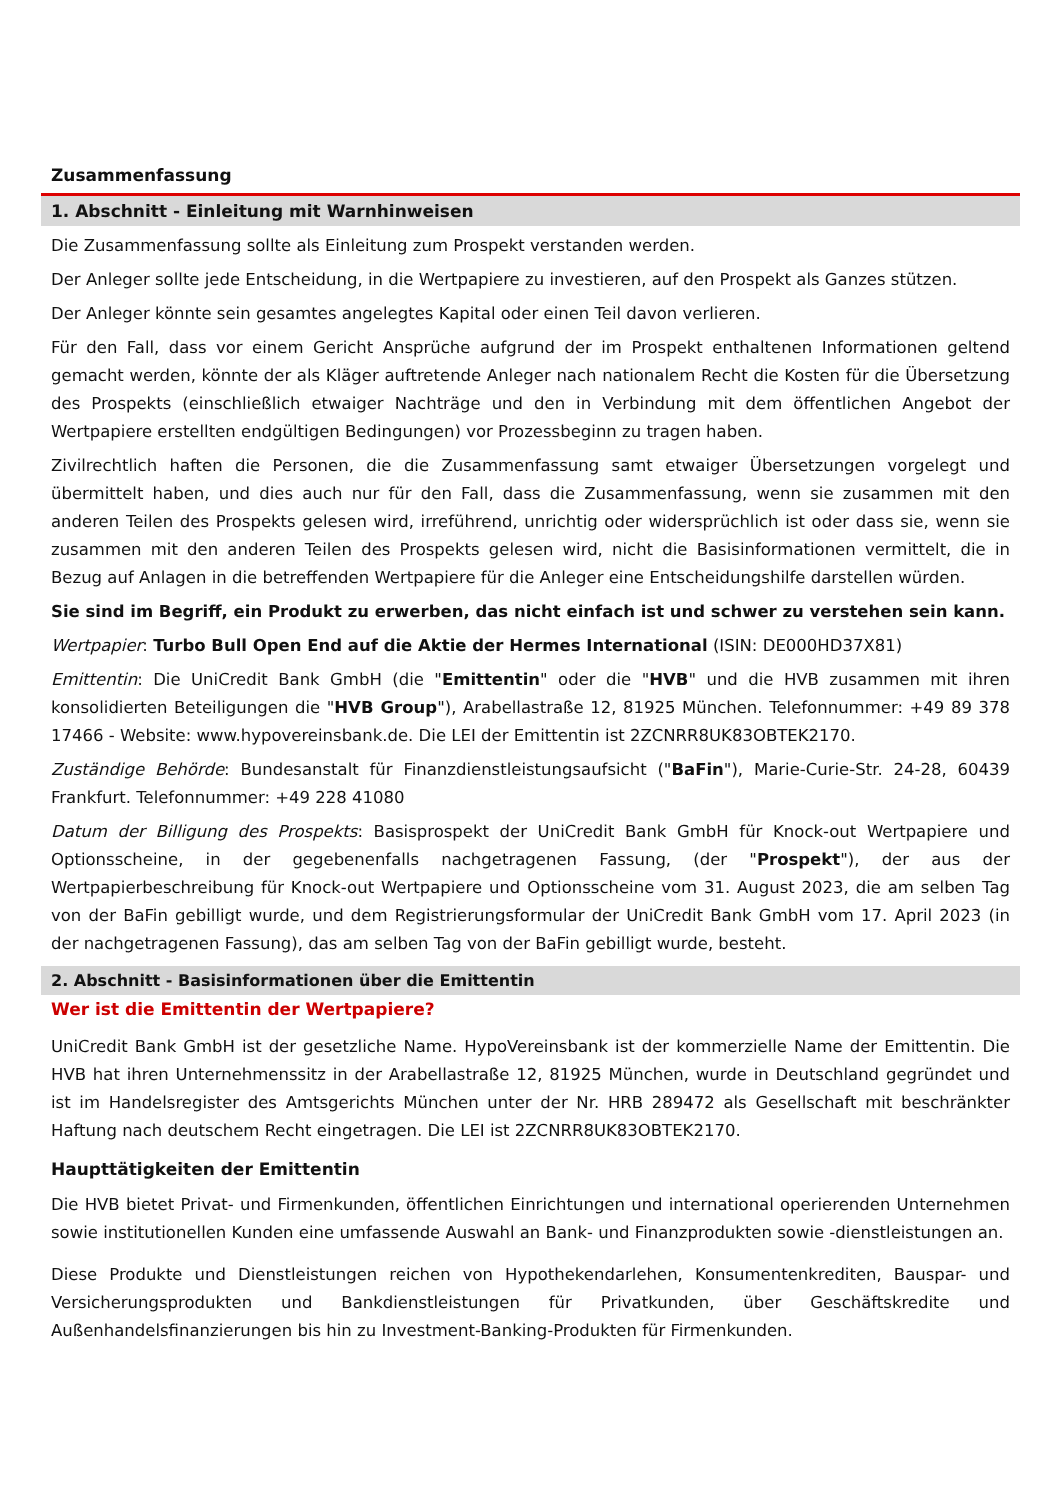Zusammenfassung
1. Abschnitt - Einleitung mit Warnhinweisen
Die Zusammenfassung sollte als Einleitung zum Prospekt verstanden werden.
Der Anleger sollte jede Entscheidung, in die Wertpapiere zu investieren, auf den Prospekt als Ganzes stützen.
Der Anleger könnte sein gesamtes angelegtes Kapital oder einen Teil davon verlieren.
Für den Fall, dass vor einem Gericht Ansprüche aufgrund der im Prospekt enthaltenen Informationen geltend gemacht werden, könnte der als Kläger auftretende Anleger nach nationalem Recht die Kosten für die Übersetzung des Prospekts (einschließlich etwaiger Nachträge und den in Verbindung mit dem öffentlichen Angebot der Wertpapiere erstellten endgültigen Bedingungen) vor Prozessbeginn zu tragen haben.
Zivilrechtlich haften die Personen, die die Zusammenfassung samt etwaiger Übersetzungen vorgelegt und übermittelt haben, und dies auch nur für den Fall, dass die Zusammenfassung, wenn sie zusammen mit den anderen Teilen des Prospekts gelesen wird, irreführend, unrichtig oder widersprüchlich ist oder dass sie, wenn sie zusammen mit den anderen Teilen des Prospekts gelesen wird, nicht die Basisinformationen vermittelt, die in Bezug auf Anlagen in die betreffenden Wertpapiere für die Anleger eine Entscheidungshilfe darstellen würden.
Sie sind im Begriff, ein Produkt zu erwerben, das nicht einfach ist und schwer zu verstehen sein kann.
Wertpapier: Turbo Bull Open End auf die Aktie der Hermes International (ISIN: DE000HD37X81)
Emittentin: Die UniCredit Bank GmbH (die "Emittentin" oder die "HVB" und die HVB zusammen mit ihren konsolidierten Beteiligungen die "HVB Group"), Arabellastraße 12, 81925 München. Telefonnummer: +49 89 378 17466 - Website: www.hypovereinsbank.de. Die LEI der Emittentin ist 2ZCNRR8UK83OBTEK2170.
Zuständige Behörde: Bundesanstalt für Finanzdienstleistungsaufsicht ("BaFin"), Marie-Curie-Str. 24-28, 60439 Frankfurt. Telefonnummer: +49 228 41080
Datum der Billigung des Prospekts: Basisprospekt der UniCredit Bank GmbH für Knock-out Wertpapiere und Optionsscheine, in der gegebenenfalls nachgetragenen Fassung, (der "Prospekt"), der aus der Wertpapierbeschreibung für Knock-out Wertpapiere und Optionsscheine vom 31. August 2023, die am selben Tag von der BaFin gebilligt wurde, und dem Registrierungsformular der UniCredit Bank GmbH vom 17. April 2023 (in der nachgetragenen Fassung), das am selben Tag von der BaFin gebilligt wurde, besteht.
2. Abschnitt - Basisinformationen über die Emittentin
Wer ist die Emittentin der Wertpapiere?
UniCredit Bank GmbH ist der gesetzliche Name. HypoVereinsbank ist der kommerzielle Name der Emittentin. Die HVB hat ihren Unternehmenssitz in der Arabellastraße 12, 81925 München, wurde in Deutschland gegründet und ist im Handelsregister des Amtsgerichts München unter der Nr. HRB 289472 als Gesellschaft mit beschränkter Haftung nach deutschem Recht eingetragen. Die LEI ist 2ZCNRR8UK83OBTEK2170.
Haupttätigkeiten der Emittentin
Die HVB bietet Privat- und Firmenkunden, öffentlichen Einrichtungen und international operierenden Unternehmen sowie institutionellen Kunden eine umfassende Auswahl an Bank- und Finanzprodukten sowie -dienstleistungen an.
Diese Produkte und Dienstleistungen reichen von Hypothekendarlehen, Konsumentenkrediten, Bauspar- und Versicherungsprodukten und Bankdienstleistungen für Privatkunden, über Geschäftskredite und Außenhandelsfinanzierungen bis hin zu Investment-Banking-Produkten für Firmenkunden.